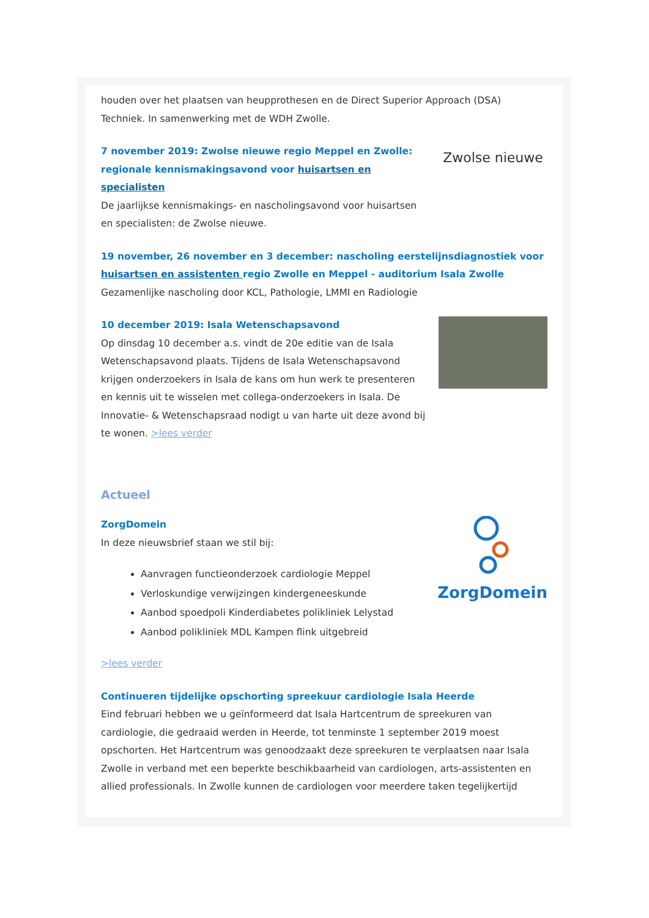houden over het plaatsen van heupprothesen en de Direct Superior Approach (DSA) Techniek. In samenwerking met de WDH Zwolle.
7 november 2019: Zwolse nieuwe regio Meppel en Zwolle: regionale kennismakingsavond voor huisartsen en specialisten
De jaarlijkse kennismakings- en nascholingsavond voor huisartsen en specialisten: de Zwolse nieuwe.
Zwolse nieuwe
19 november, 26 november en 3 december: nascholing eerstelijnsdiagnostiek voor huisartsen en assistenten regio Zwolle en Meppel - auditorium Isala Zwolle
Gezamenlijke nascholing door KCL, Pathologie, LMMI en Radiologie
10 december 2019: Isala Wetenschapsavond
Op dinsdag 10 december a.s. vindt de 20e editie van de Isala Wetenschapsavond plaats. Tijdens de Isala Wetenschapsavond krijgen onderzoekers in Isala de kans om hun werk te presenteren en kennis uit te wisselen met collega-onderzoekers in Isala. De Innovatie- & Wetenschapsraad nodigt u van harte uit deze avond bij te wonen. >lees verder
Actueel
ZorgDomein
In deze nieuwsbrief staan we stil bij:
Aanvragen functieonderzoek cardiologie Meppel
Verloskundige verwijzingen kindergeneeskunde
Aanbod spoedpoli Kinderdiabetes polikliniek Lelystad
Aanbod polikliniek MDL Kampen flink uitgebreid
>lees verder
ZorgDomein
Continueren tijdelijke opschorting spreekuur cardiologie Isala Heerde
Eind februari hebben we u geïnformeerd dat Isala Hartcentrum de spreekuren van cardiologie, die gedraaid werden in Heerde, tot tenminste 1 september 2019 moest opschorten. Het Hartcentrum was genoodzaakt deze spreekuren te verplaatsen naar Isala Zwolle in verband met een beperkte beschikbaarheid van cardiologen, arts-assistenten en allied professionals. In Zwolle kunnen de cardiologen voor meerdere taken tegelijkertijd